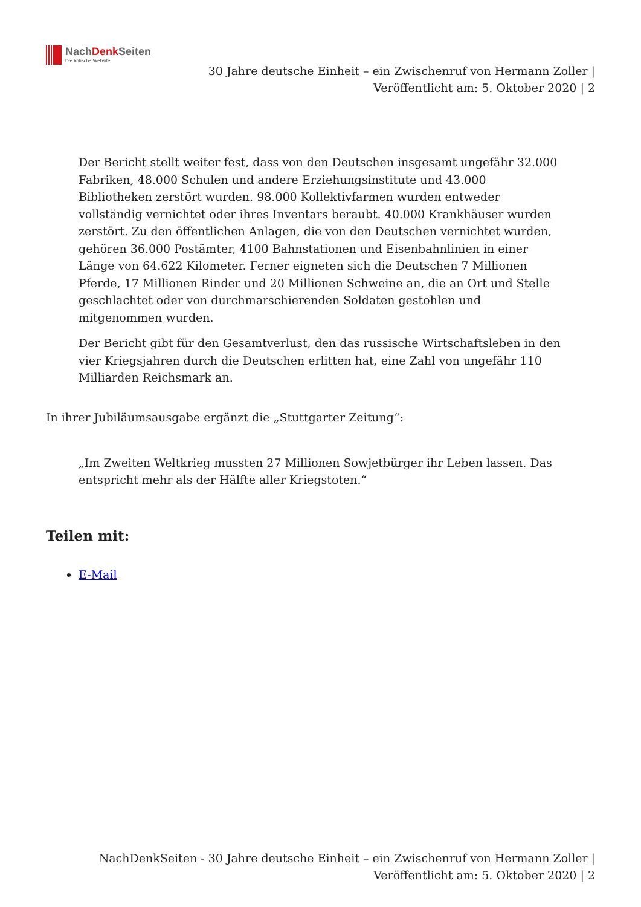NachDenk Seiten
Die kritische Website
30 Jahre deutsche Einheit – ein Zwischenruf von Hermann Zoller |
Veröffentlicht am: 5. Oktober 2020 | 2
Der Bericht stellt weiter fest, dass von den Deutschen insgesamt ungefähr 32.000 Fabriken, 48.000 Schulen und andere Erziehungsinstitute und 43.000 Bibliotheken zerstört wurden. 98.000 Kollektivfarmen wurden entweder vollständig vernichtet oder ihres Inventars beraubt. 40.000 Krankhäuser wurden zerstört. Zu den öffentlichen Anlagen, die von den Deutschen vernichtet wurden, gehören 36.000 Postämter, 4100 Bahnstationen und Eisenbahnlinien in einer Länge von 64.622 Kilometer. Ferner eigneten sich die Deutschen 7 Millionen Pferde, 17 Millionen Rinder und 20 Millionen Schweine an, die an Ort und Stelle geschlachtet oder von durchmarschierenden Soldaten gestohlen und mitgenommen wurden.
Der Bericht gibt für den Gesamtverlust, den das russische Wirtschaftsleben in den vier Kriegsjahren durch die Deutschen erlitten hat, eine Zahl von ungefähr 110 Milliarden Reichsmark an.
In ihrer Jubiläumsausgabe ergänzt die „Stuttgarter Zeitung“:
„Im Zweiten Weltkrieg mussten 27 Millionen Sowjetbürger ihr Leben lassen. Das entspricht mehr als der Hälfte aller Kriegstoten.“
Teilen mit:
E-Mail
NachDenkSeiten - 30 Jahre deutsche Einheit – ein Zwischenruf von Hermann Zoller |
Veröffentlicht am: 5. Oktober 2020 | 2